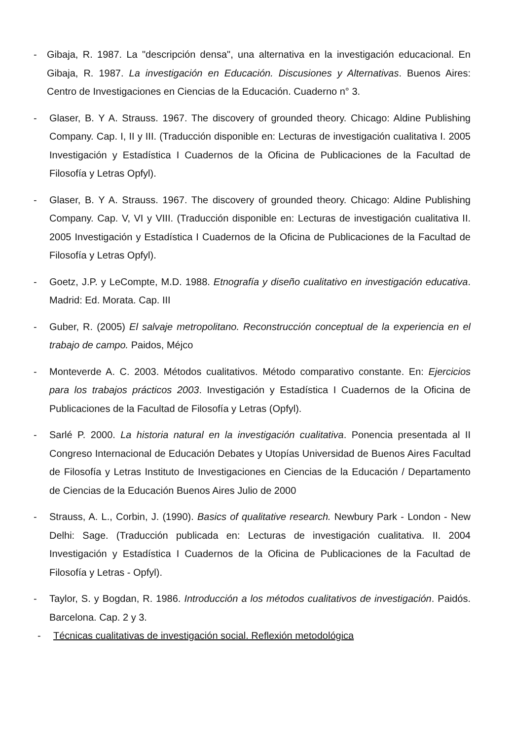- Gibaja, R. 1987. La "descripción densa", una alternativa en la investigación educacional. En Gibaja, R. 1987. La investigación en Educación. Discusiones y Alternativas. Buenos Aires: Centro de Investigaciones en Ciencias de la Educación. Cuaderno n° 3.
- Glaser, B. Y A. Strauss. 1967. The discovery of grounded theory. Chicago: Aldine Publishing Company. Cap. I, II y III. (Traducción disponible en: Lecturas de investigación cualitativa I. 2005 Investigación y Estadística I Cuadernos de la Oficina de Publicaciones de la Facultad de Filosofía y Letras Opfyl).
- Glaser, B. Y A. Strauss. 1967. The discovery of grounded theory. Chicago: Aldine Publishing Company. Cap. V, VI y VIII. (Traducción disponible en: Lecturas de investigación cualitativa II. 2005 Investigación y Estadística I Cuadernos de la Oficina de Publicaciones de la Facultad de Filosofía y Letras Opfyl).
- Goetz, J.P. y LeCompte, M.D. 1988. Etnografía y diseño cualitativo en investigación educativa. Madrid: Ed. Morata. Cap. III
- Guber, R. (2005) El salvaje metropolitano. Reconstrucción conceptual de la experiencia en el trabajo de campo. Paidos, Méjco
- Monteverde A. C. 2003. Métodos cualitativos. Método comparativo constante. En: Ejercicios para los trabajos prácticos 2003. Investigación y Estadística I Cuadernos de la Oficina de Publicaciones de la Facultad de Filosofía y Letras (Opfyl).
- Sarlé P. 2000. La historia natural en la investigación cualitativa. Ponencia presentada al II Congreso Internacional de Educación Debates y Utopías Universidad de Buenos Aires Facultad de Filosofía y Letras Instituto de Investigaciones en Ciencias de la Educación / Departamento de Ciencias de la Educación Buenos Aires Julio de 2000
- Strauss, A. L., Corbin, J. (1990). Basics of qualitative research. Newbury Park - London - New Delhi: Sage. (Traducción publicada en: Lecturas de investigación cualitativa. II. 2004 Investigación y Estadística I Cuadernos de la Oficina de Publicaciones de la Facultad de Filosofía y Letras - Opfyl).
- Taylor, S. y Bogdan, R. 1986. Introducción a los métodos cualitativos de investigación. Paidós. Barcelona. Cap. 2 y 3.
- Técnicas cualitativas de investigación social. Reflexión metodológica